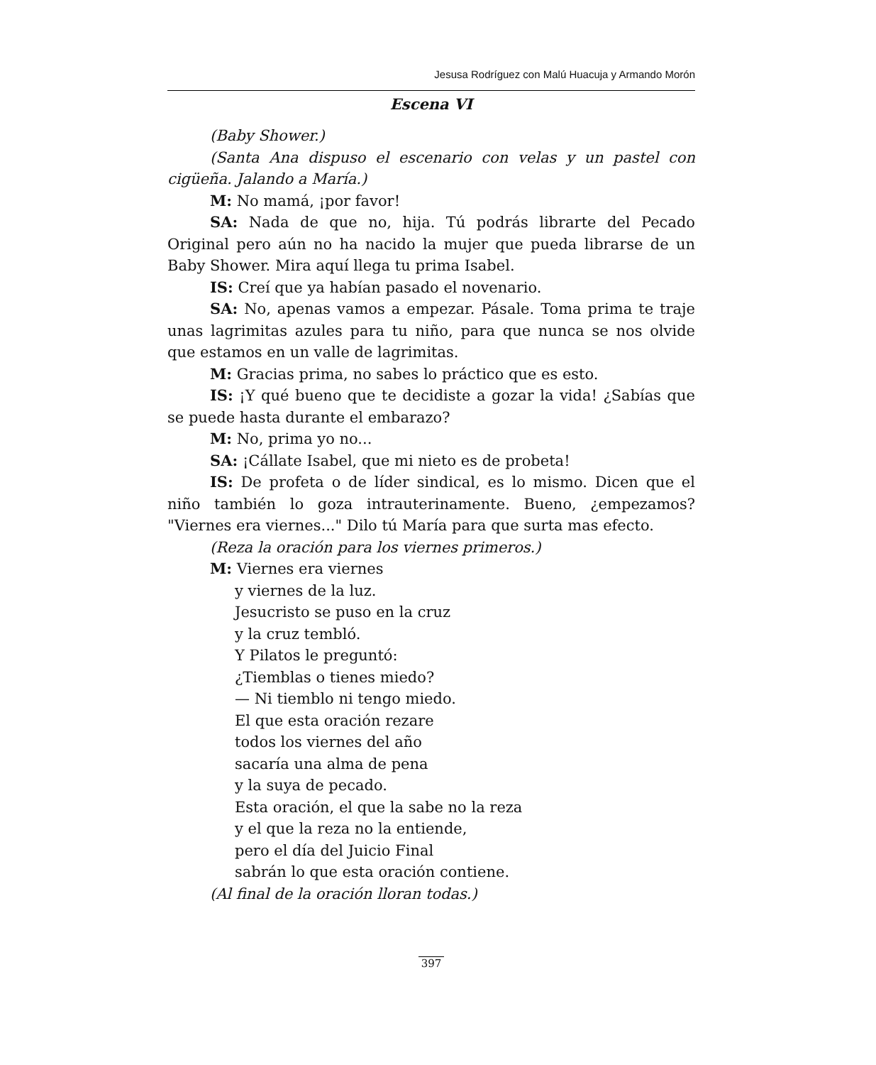Jesusa Rodríguez con Malú Huacuja y Armando Morón
Escena VI
(Baby Shower.)
(Santa Ana dispuso el escenario con velas y un pastel con cigüeña. Jalando a María.)
M: No mamá, ¡por favor!
SA: Nada de que no, hija. Tú podrás librarte del Pecado Original pero aún no ha nacido la mujer que pueda librarse de un Baby Shower. Mira aquí llega tu prima Isabel.
IS: Creí que ya habían pasado el novenario.
SA: No, apenas vamos a empezar. Pásale. Toma prima te traje unas lagrimitas azules para tu niño, para que nunca se nos olvide que estamos en un valle de lagrimitas.
M: Gracias prima, no sabes lo práctico que es esto.
IS: ¡Y qué bueno que te decidiste a gozar la vida! ¿Sabías que se puede hasta durante el embarazo?
M: No, prima yo no...
SA: ¡Cállate Isabel, que mi nieto es de probeta!
IS: De profeta o de líder sindical, es lo mismo. Dicen que el niño también lo goza intrauterinamente. Bueno, ¿empezamos? "Viernes era viernes..." Dilo tú María para que surta mas efecto.
(Reza la oración para los viernes primeros.)
M: Viernes era viernes
y viernes de la luz.
Jesucristo se puso en la cruz
y la cruz tembló.
Y Pilatos le preguntó:
¿Tiemblas o tienes miedo?
— Ni tiemblo ni tengo miedo.
El que esta oración rezare
todos los viernes del año
sacaría una alma de pena
y la suya de pecado.
Esta oración, el que la sabe no la reza
y el que la reza no la entiende,
pero el día del Juicio Final
sabrán lo que esta oración contiene.
(Al final de la oración lloran todas.)
397